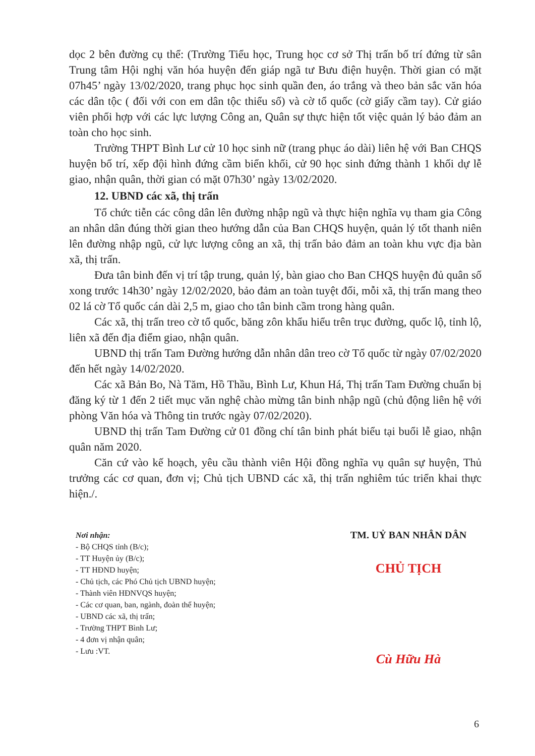dọc 2 bên đường cụ thể: (Trường Tiểu học, Trung học cơ sở Thị trấn bố trí đứng từ sân Trung tâm Hội nghị văn hóa huyện đến giáp ngã tư Bưu điện huyện. Thời gian có mặt 07h45’ ngày 13/02/2020, trang phục học sinh quần đen, áo trắng và theo bản sắc văn hóa các dân tộc ( đối với con em dân tộc thiểu số) và cờ tổ quốc (cờ giấy cầm tay). Cử giáo viên phối hợp với các lực lượng Công an, Quân sự thực hiện tốt việc quản lý bảo đảm an toàn cho học sinh.
Trường THPT Bình Lư cử 10 học sinh nữ (trang phục áo dài) liên hệ với Ban CHQS huyện bố trí, xếp đội hình đứng cầm biển khối, cử 90 học sinh đứng thành 1 khối dự lễ giao, nhận quân, thời gian có mặt 07h30’ ngày 13/02/2020.
12. UBND các xã, thị trấn
Tổ chức tiễn các công dân lên đường nhập ngũ và thực hiện nghĩa vụ tham gia Công an nhân dân đúng thời gian theo hướng dẫn của Ban CHQS huyện, quản lý tốt thanh niên lên đường nhập ngũ, cử lực lượng công an xã, thị trấn bảo đảm an toàn khu vực địa bàn xã, thị trấn.
Đưa tân binh đến vị trí tập trung, quản lý, bàn giao cho Ban CHQS huyện đủ quân số xong trước 14h30’ ngày 12/02/2020, bảo đảm an toàn tuyệt đối, mỗi xã, thị trấn mang theo 02 lá cờ Tổ quốc cán dài 2,5 m, giao cho tân binh cầm trong hàng quân.
Các xã, thị trấn treo cờ tổ quốc, băng zôn khẩu hiểu trên trục đường, quốc lộ, tỉnh lộ, liên xã đến địa điểm giao, nhận quân.
UBND thị trấn Tam Đường hướng dẫn nhân dân treo cờ Tổ quốc từ ngày 07/02/2020 đến hết ngày 14/02/2020.
Các xã Bản Bo, Nà Tăm, Hồ Thầu, Bình Lư, Khun Há, Thị trấn Tam Đường chuẩn bị đăng ký từ 1 đến 2 tiết mục văn nghệ chào mừng tân binh nhập ngũ (chủ động liên hệ với phòng Văn hóa và Thông tin trước ngày 07/02/2020).
UBND thị trấn Tam Đường cử 01 đồng chí tân binh phát biểu tại buổi lễ giao, nhận quân năm 2020.
Căn cứ vào kế hoạch, yêu cầu thành viên Hội đồng nghĩa vụ quân sự huyện, Thủ trưởng các cơ quan, đơn vị; Chủ tịch UBND các xã, thị trấn nghiêm túc triển khai thực hiện./.
Nơi nhận:
- Bộ CHQS tỉnh (B/c);
- TT Huyện ủy (B/c);
- TT HĐND huyện;
- Chủ tịch, các Phó Chủ tịch UBND huyện;
- Thành viên HĐNVQS huyện;
- Các cơ quan, ban, ngành, đoàn thể huyện;
- UBND các xã, thị trấn;
- Trường THPT Bình Lư;
- 4 đơn vị nhận quân;
- Lưu :VT.
TM. UỶ BAN NHÂN DÂN
CHỦ TỊCH
Cù Hữu Hà
6